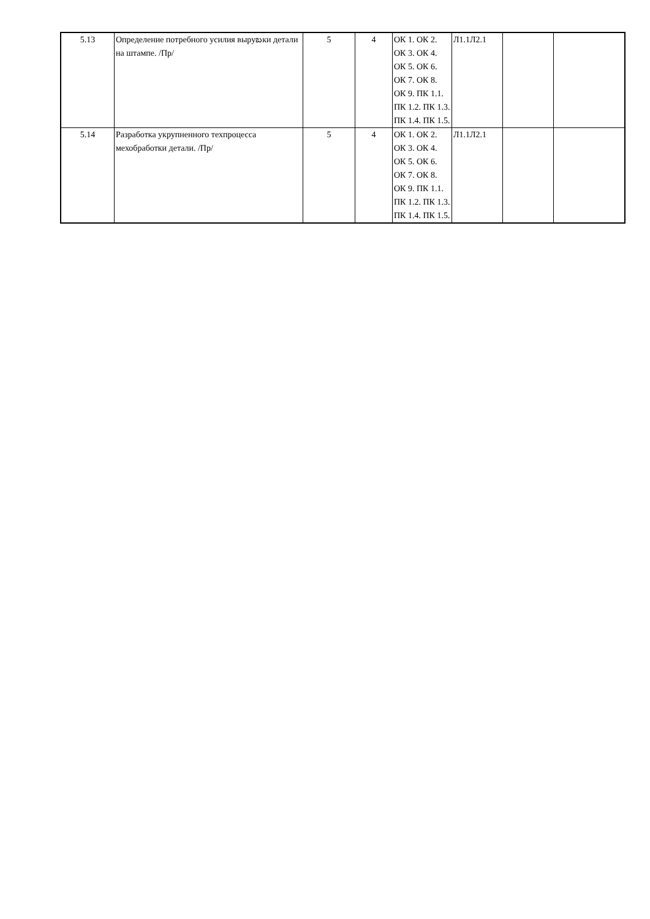| 5.13 | Определение потребного усилия выруబки детали на штампе. /Пр/ | 5 | 4 | ОК 1. ОК 2. ОК 3. ОК 4. ОК 5. ОК 6. ОК 7. ОК 8. ОК 9. ПК 1.1. ПК 1.2. ПК 1.3. ПК 1.4. ПК 1.5. | Л1.1Л2.1 | | |
| 5.14 | Разработка укрупненного техпроцесса мехобработки детали. /Пр/ | 5 | 4 | ОК 1. ОК 2. ОК 3. ОК 4. ОК 5. ОК 6. ОК 7. ОК 8. ОК 9. ПК 1.1. ПК 1.2. ПК 1.3. ПК 1.4. ПК 1.5. | Л1.1Л2.1 | | |